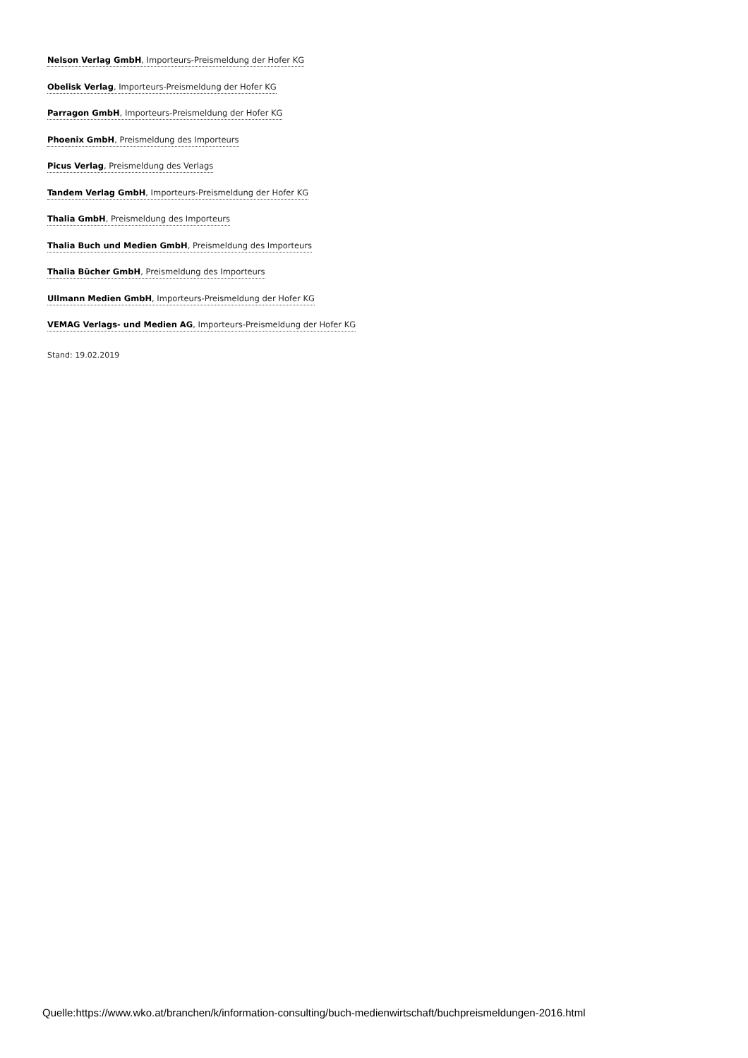Nelson Verlag GmbH, Importeurs-Preismeldung der Hofer KG
Obelisk Verlag, Importeurs-Preismeldung der Hofer KG
Parragon GmbH, Importeurs-Preismeldung der Hofer KG
Phoenix GmbH, Preismeldung des Importeurs
Picus Verlag, Preismeldung des Verlags
Tandem Verlag GmbH, Importeurs-Preismeldung der Hofer KG
Thalia GmbH, Preismeldung des Importeurs
Thalia Buch und Medien GmbH, Preismeldung des Importeurs
Thalia Bücher GmbH, Preismeldung des Importeurs
Ullmann Medien GmbH, Importeurs-Preismeldung der Hofer KG
VEMAG Verlags- und Medien AG, Importeurs-Preismeldung der Hofer KG
Stand: 19.02.2019
Quelle:https://www.wko.at/branchen/k/information-consulting/buch-medienwirtschaft/buchpreismeldungen-2016.html